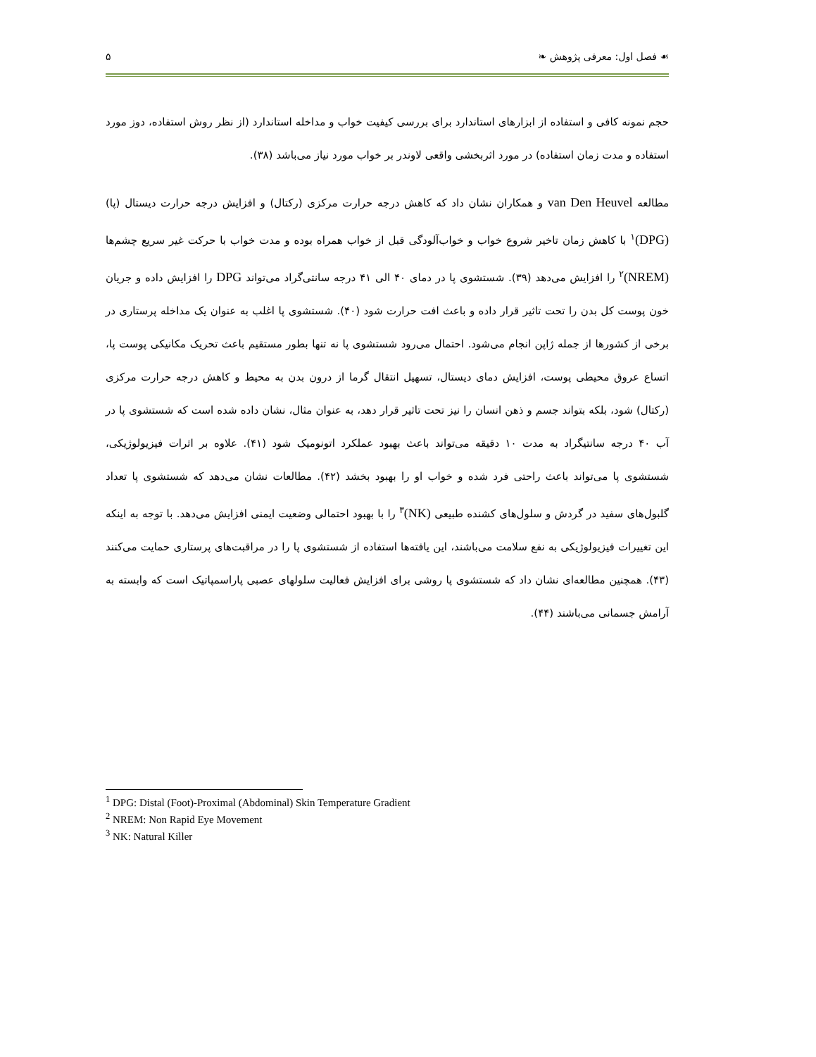☙ فصل اول: معرفی پژوهش ❧ ۵
حجم نمونه کافی و استفاده از ابزارهای استاندارد برای بررسی کیفیت خواب و مداخله استاندارد (از نظر روش استفاده، دوز مورد استفاده و مدت زمان استفاده) در مورد اثربخشی واقعی لاوندر بر خواب مورد نیاز می‌باشد (۳۸).
مطالعه van Den Heuvel و همکاران نشان داد که کاهش درجه حرارت مرکزی (رکتال) و افزایش درجه حرارت دیستال (پا) (DPG)<sup>۱</sup> با کاهش زمان تاخیر شروع خواب و خواب‌آلودگی قبل از خواب همراه بوده و مدت خواب با حرکت غیر سریع چشم‌ها (NREM)<sup>۲</sup> را افزایش می‌دهد (۳۹). شستشوی پا در دمای ۴۰ الی ۴۱ درجه سانتی‌گراد می‌تواند DPG را افزایش داده و جریان خون پوست کل بدن را تحت تاثیر قرار داده و باعث افت حرارت شود (۴۰). شستشوی پا اغلب به عنوان یک مداخله پرستاری در برخی از کشورها از جمله ژاپن انجام می‌شود. احتمال می‌رود شستشوی پا نه تنها بطور مستقیم باعث تحریک مکانیکی پوست پا، اتساع عروق محیطی پوست، افزایش دمای دیستال، تسهیل انتقال گرما از درون بدن به محیط و کاهش درجه حرارت مرکزی (رکتال) شود، بلکه بتواند جسم و ذهن انسان را نیز تحت تاثیر قرار دهد، به عنوان مثال، نشان داده شده است که شستشوی پا در آب ۴۰ درجه سانتیگراد به مدت ۱۰ دقیقه می‌تواند باعث بهبود عملکرد اتونومیک شود (۴۱). علاوه بر اثرات فیزیولوژیکی، شستشوی پا می‌تواند باعث راحتی فرد شده و خواب او را بهبود بخشد (۴۲). مطالعات نشان می‌دهد که شستشوی پا تعداد گلبول‌های سفید در گردش و سلول‌های کشنده طبیعی (NK)<sup>۳</sup> را با بهبود احتمالی وضعیت ایمنی افزایش می‌دهد. با توجه به اینکه این تغییرات فیزیولوژیکی به نفع سلامت می‌باشند، این یافته‌ها استفاده از شستشوی پا را در مراقبت‌های پرستاری حمایت می‌کنند (۴۳). همچنین مطالعه‌ای نشان داد که شستشوی پا روشی برای افزایش فعالیت سلولهای عصبی پاراسمپاتیک است که وابسته به آرامش جسمانی می‌باشند (۴۴).
<sup>1</sup> DPG: Distal (Foot)-Proximal (Abdominal) Skin Temperature Gradient
<sup>2</sup> NREM: Non Rapid Eye Movement
<sup>3</sup> NK: Natural Killer